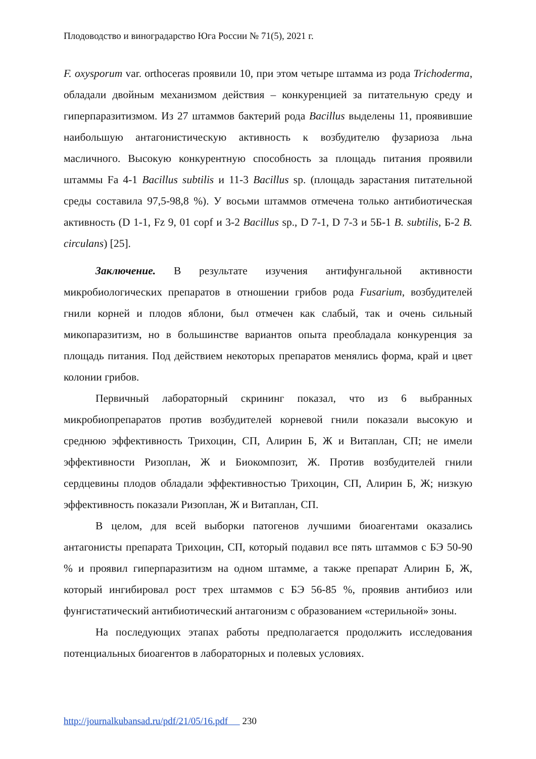Плодоводство и виноградарство Юга России № 71(5), 2021 г.
F. oxysporum var. orthoceras проявили 10, при этом четыре штамма из рода Trichoderma, обладали двойным механизмом действия – конкуренцией за питательную среду и гиперпаразитизмом. Из 27 штаммов бактерий рода Bacillus выделены 11, проявившие наибольшую антагонистическую активность к возбудителю фузариоза льна масличного. Высокую конкурентную способность за площадь питания проявили штаммы Fa 4-1 Bacillus subtilis и 11-3 Bacillus sp. (площадь зарастания питательной среды составила 97,5-98,8 %). У восьми штаммов отмечена только антибиотическая активность (D 1-1, Fz 9, 01 copf и 3-2 Bacillus sp., D 7-1, D 7-3 и 5Б-1 B. subtilis, Б-2 B. circulans) [25].
Заключение. В результате изучения антифунгальной активности микробиологических препаратов в отношении грибов рода Fusarium, возбудителей гнили корней и плодов яблони, был отмечен как слабый, так и очень сильный микопаразитизм, но в большинстве вариантов опыта преобладала конкуренция за площадь питания. Под действием некоторых препаратов менялись форма, край и цвет колонии грибов.
Первичный лабораторный скрининг показал, что из 6 выбранных микробиопрепаратов против возбудителей корневой гнили показали высокую и среднюю эффективность Трихоцин, СП, Алирин Б, Ж и Витаплан, СП; не имели эффективности Ризоплан, Ж и Биокомпозит, Ж. Против возбудителей гнили сердцевины плодов обладали эффективностью Трихоцин, СП, Алирин Б, Ж; низкую эффективность показали Ризоплан, Ж и Витаплан, СП.
В целом, для всей выборки патогенов лучшими биоагентами оказались антагонисты препарата Трихоцин, СП, который подавил все пять штаммов с БЭ 50-90 % и проявил гиперпаразитизм на одном штамме, а также препарат Алирин Б, Ж, который ингибировал рост трех штаммов с БЭ 56-85 %, проявив антибиоз или фунгистатический антибиотический антагонизм с образованием «стерильной» зоны.
На последующих этапах работы предполагается продолжить исследования потенциальных биоагентов в лабораторных и полевых условиях.
http://journalkubansad.ru/pdf/21/05/16.pdf 230